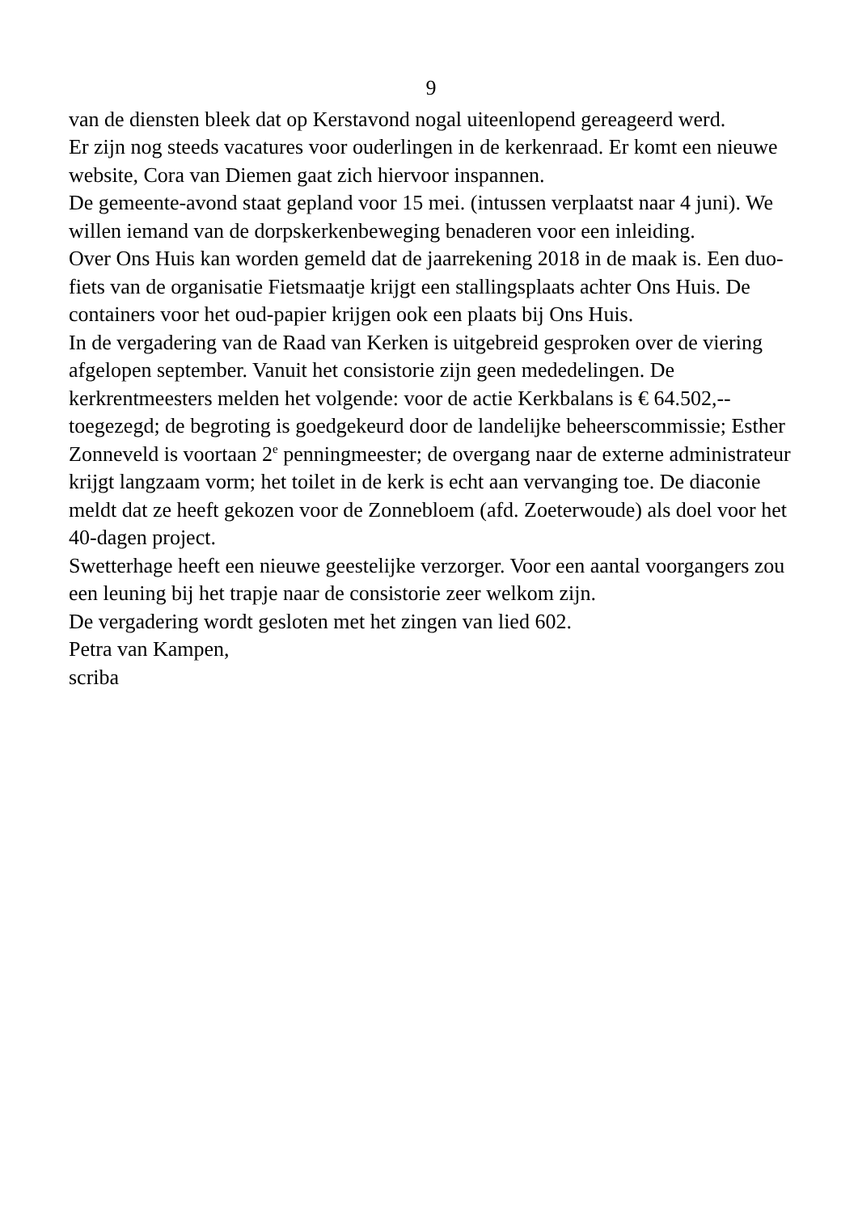9
van de diensten bleek dat op Kerstavond nogal uiteenlopend gereageerd werd.
Er zijn nog steeds vacatures voor ouderlingen in de kerkenraad. Er komt een nieuwe website, Cora van Diemen gaat zich hiervoor inspannen.
De gemeente-avond staat gepland voor 15 mei. (intussen verplaatst naar 4 juni). We willen iemand van de dorpskerkenbeweging benaderen voor een inleiding.
Over Ons Huis kan worden gemeld dat de jaarrekening 2018 in de maak is. Een duo-fiets van de organisatie Fietsmaatje krijgt een stallingsplaats achter Ons Huis. De containers voor het oud-papier krijgen ook een plaats bij Ons Huis.
In de vergadering van de Raad van Kerken is uitgebreid gesproken over de viering afgelopen september. Vanuit het consistorie zijn geen mededelingen. De kerkrentmeesters melden het volgende: voor de actie Kerkbalans is € 64.502,-- toegezegd; de begroting is goedgekeurd door de landelijke beheerscommissie; Esther Zonneveld is voortaan 2<sup>e</sup> penningmeester; de overgang naar de externe administrateur krijgt langzaam vorm; het toilet in de kerk is echt aan vervanging toe. De diaconie meldt dat ze heeft gekozen voor de Zonnebloem (afd. Zoeterwoude) als doel voor het 40-dagen project.
Swetterhage heeft een nieuwe geestelijke verzorger. Voor een aantal voorgangers zou een leuning bij het trapje naar de consistorie zeer welkom zijn.
De vergadering wordt gesloten met het zingen van lied 602.
Petra van Kampen,
scriba